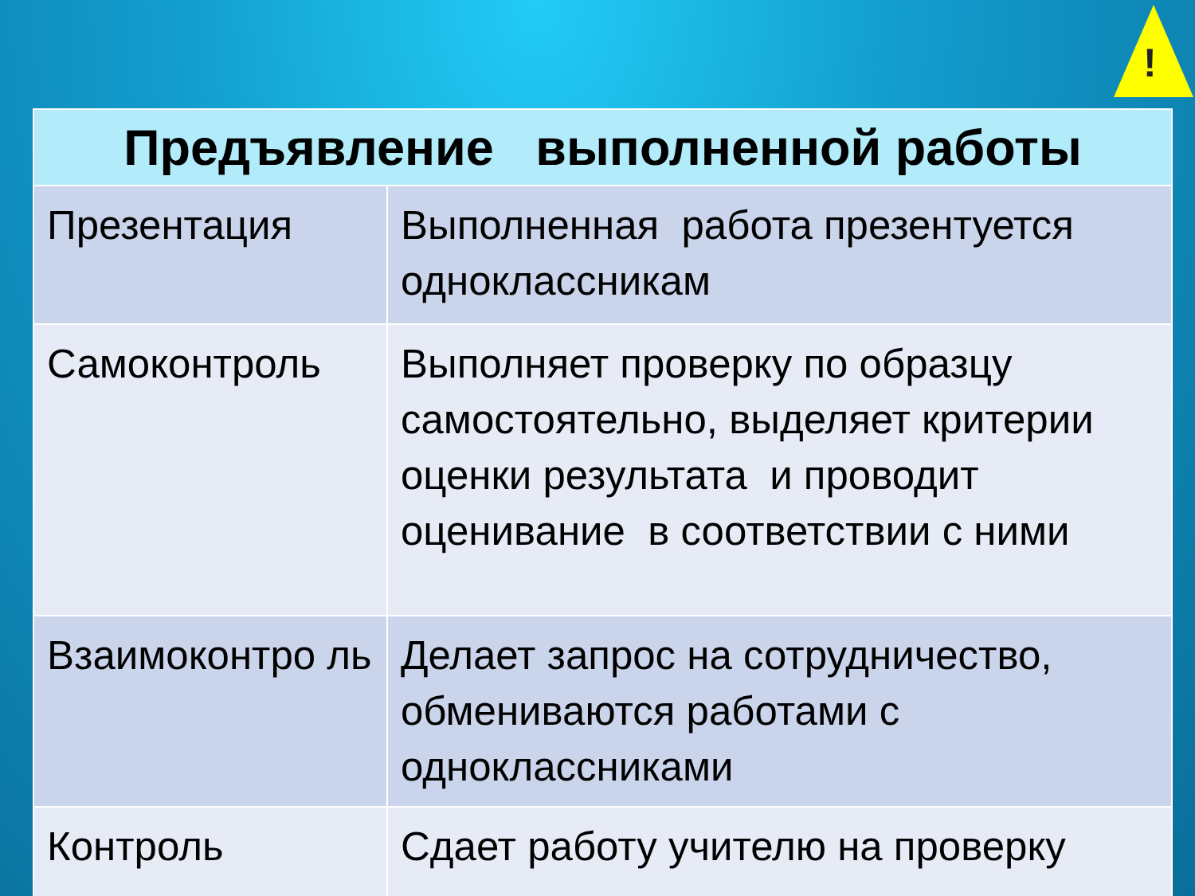!
| Предъявление выполненной работы | |
| --- | --- |
| Презентация | Выполненная работа презентуется одноклассникам |
| Самоконтроль | Выполняет проверку по образцу самостоятельно, выделяет критерии оценки результата и проводит оценивание в соответствии с ними |
| Взаимоконтро ль | Делает запрос на сотрудничество, обмениваются работами с одноклассниками |
| Контроль | Сдает работу учителю на проверку |